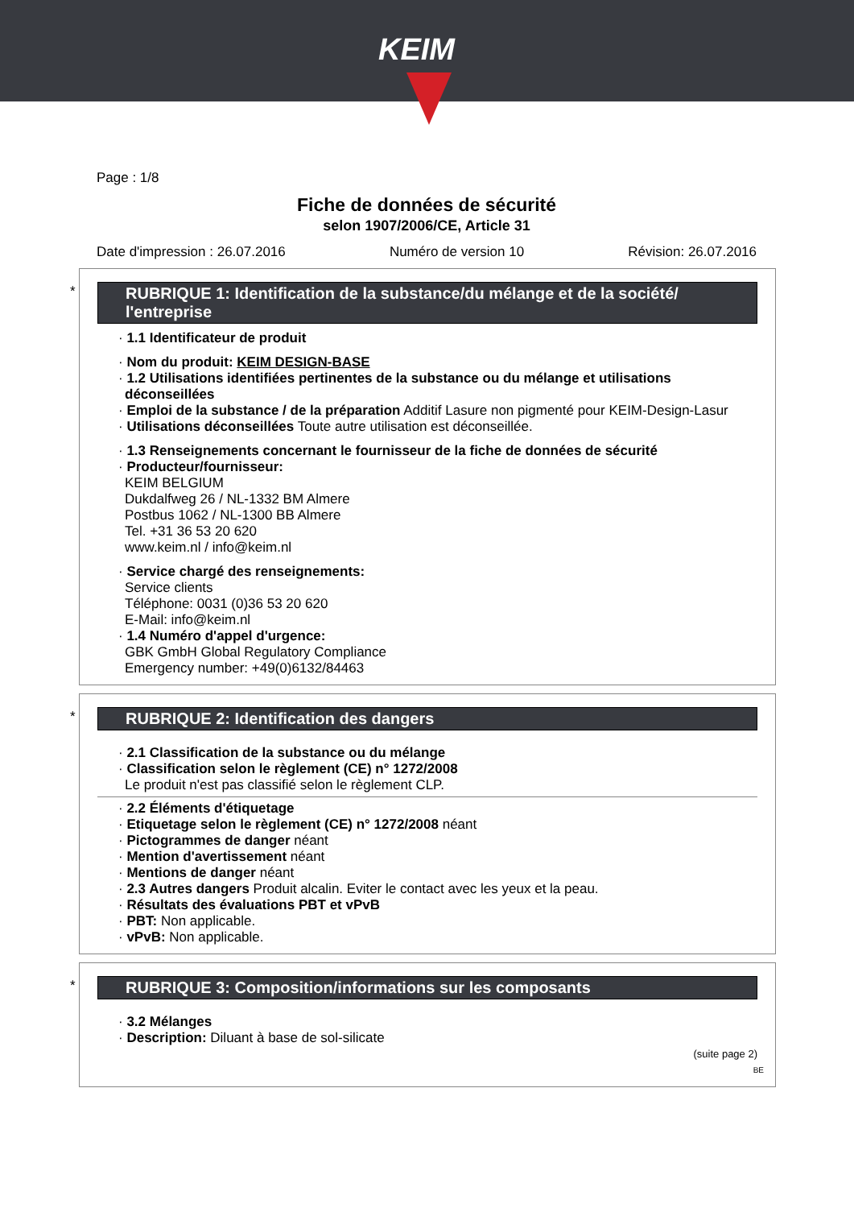KEIM
Page : 1/8
Fiche de données de sécurité
selon 1907/2006/CE, Article 31
Date d'impression : 26.07.2016 Numéro de version 10 Révision: 26.07.2016
*
RUBRIQUE 1: Identification de la substance/du mélange et de la société/ l'entreprise
· 1.1 Identificateur de produit
· Nom du produit: KEIM DESIGN-BASE
· 1.2 Utilisations identifiées pertinentes de la substance ou du mélange et utilisations déconseillées
· Emploi de la substance / de la préparation Additif Lasure non pigmenté pour KEIM-Design-Lasur
· Utilisations déconseillées Toute autre utilisation est déconseillée.
· 1.3 Renseignements concernant le fournisseur de la fiche de données de sécurité
· Producteur/fournisseur:
KEIM BELGIUM
Dukdalfweg 26 / NL-1332 BM Almere
Postbus 1062 / NL-1300 BB Almere
Tel. +31 36 53 20 620
www.keim.nl / info@keim.nl
· Service chargé des renseignements:
Service clients
Téléphone: 0031 (0)36 53 20 620
E-Mail: info@keim.nl
· 1.4 Numéro d'appel d'urgence:
GBK GmbH Global Regulatory Compliance
Emergency number: +49(0)6132/84463
*
RUBRIQUE 2: Identification des dangers
· 2.1 Classification de la substance ou du mélange
· Classification selon le règlement (CE) n° 1272/2008
Le produit n'est pas classifié selon le règlement CLP.
· 2.2 Éléments d'étiquetage
· Etiquetage selon le règlement (CE) n° 1272/2008 néant
· Pictogrammes de danger néant
· Mention d'avertissement néant
· Mentions de danger néant
· 2.3 Autres dangers Produit alcalin. Eviter le contact avec les yeux et la peau.
· Résultats des évaluations PBT et vPvB
· PBT: Non applicable.
· vPvB: Non applicable.
*
RUBRIQUE 3: Composition/informations sur les composants
· 3.2 Mélanges
· Description: Diluant à base de sol-silicate
(suite page 2)
BE